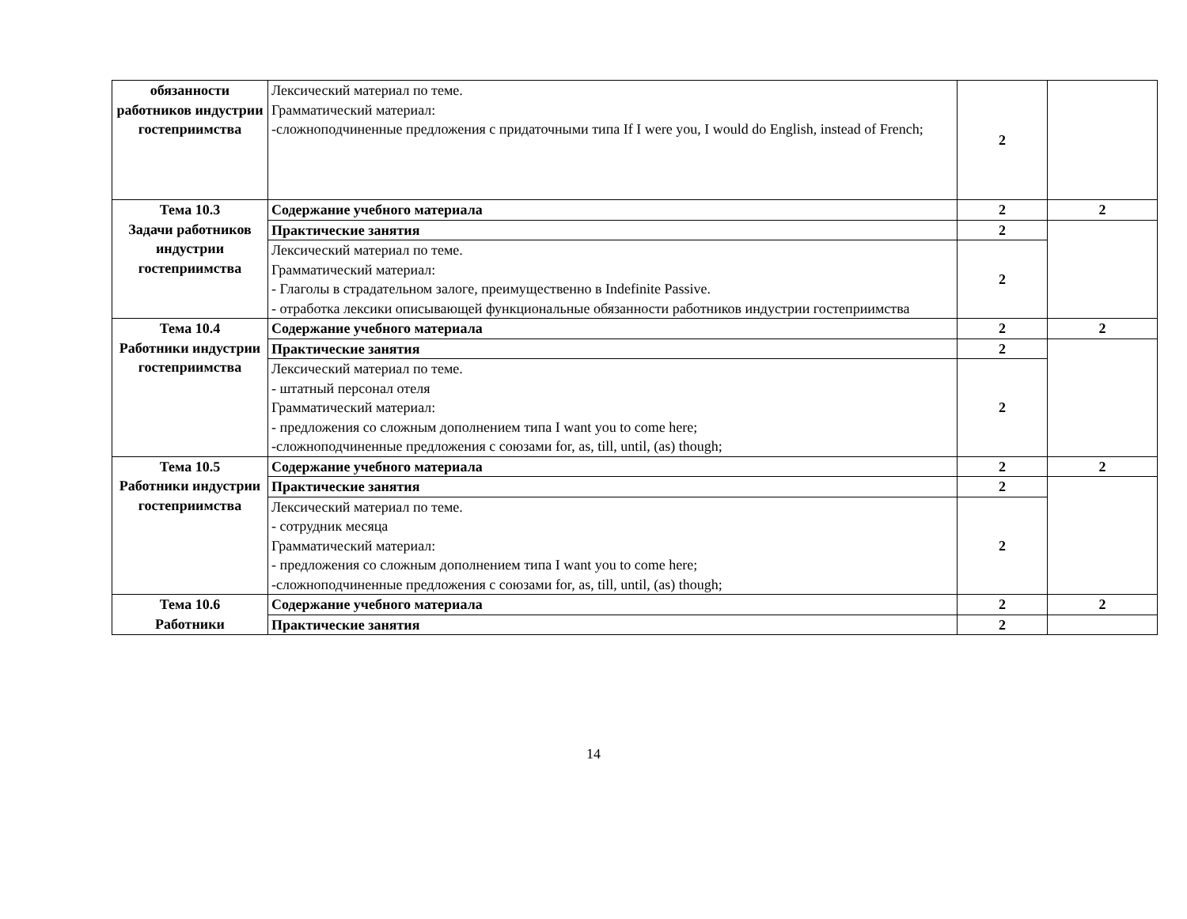| обязанности работников индустрии гостеприимства | Лексический материал по теме. Грамматический материал: -сложноподчиненные предложения с придаточными типа If I were you, I would do English, instead of French; | 2 | |
| Тема 10.3 Задачи работников индустрии гостеприимства | Содержание учебного материала | 2 | 2 |
| | Практические занятия | 2 | |
| | Лексический материал по теме. Грамматический материал: - Глаголы в страдательном залоге, преимущественно в Indefinite Passive. - отработка лексики описывающей функциональные обязанности работников индустрии гостеприимства | 2 | |
| Тема 10.4 Работники индустрии гостеприимства | Содержание учебного материала | 2 | 2 |
| | Практические занятия | 2 | |
| | Лексический материал по теме. - штатный персонал отеля Грамматический материал: - предложения со сложным дополнением типа I want you to come here; -сложноподчиненные предложения с союзами for, as, till, until, (as) though; | 2 | |
| Тема 10.5 Работники индустрии гостеприимства | Содержание учебного материала | 2 | 2 |
| | Практические занятия | 2 | |
| | Лексический материал по теме. - сотрудник месяца Грамматический материал: - предложения со сложным дополнением типа I want you to come here; -сложноподчиненные предложения с союзами for, as, till, until, (as) though; | 2 | |
| Тема 10.6 Работники | Содержание учебного материала | 2 | 2 |
| | Практические занятия | 2 | |
14